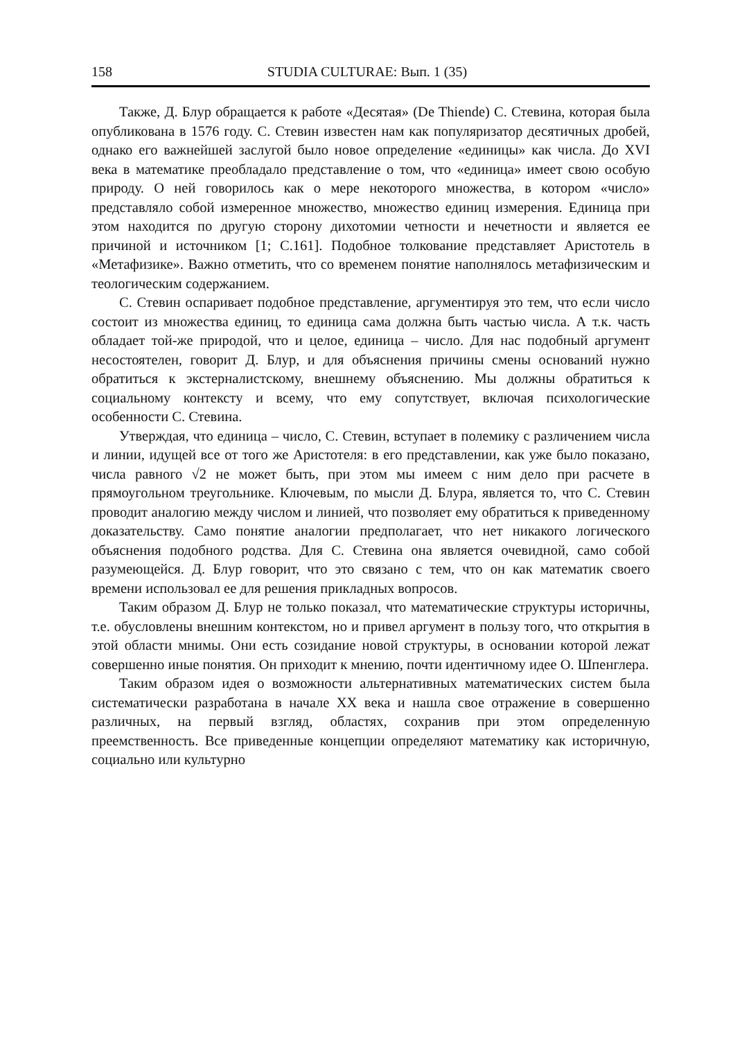158 STUDIA CULTURAE: Вып. 1 (35)
Также, Д. Блур обращается к работе «Десятая» (De Thiende) С. Стевина, которая была опубликована в 1576 году. С. Стевин известен нам как популяризатор десятичных дробей, однако его важнейшей заслугой было новое определение «единицы» как числа. До XVI века в математике преобладало представление о том, что «единица» имеет свою особую природу. О ней говорилось как о мере некоторого множества, в котором «число» представляло собой измеренное множество, множество единиц измерения. Единица при этом находится по другую сторону дихотомии четности и нечетности и является ее причиной и источником [1; С.161]. Подобное толкование представляет Аристотель в «Метафизике». Важно отметить, что со временем понятие наполнялось метафизическим и теологическим содержанием.
С. Стевин оспаривает подобное представление, аргументируя это тем, что если число состоит из множества единиц, то единица сама должна быть частью числа. А т.к. часть обладает той-же природой, что и целое, единица – число. Для нас подобный аргумент несостоятелен, говорит Д. Блур, и для объяснения причины смены оснований нужно обратиться к экстерналистскому, внешнему объяснению. Мы должны обратиться к социальному контексту и всему, что ему сопутствует, включая психологические особенности С. Стевина.
Утверждая, что единица – число, С. Стевин, вступает в полемику с различением числа и линии, идущей все от того же Аристотеля: в его представлении, как уже было показано, числа равного √2 не может быть, при этом мы имеем с ним дело при расчете в прямоугольном треугольнике. Ключевым, по мысли Д. Блура, является то, что С. Стевин проводит аналогию между числом и линией, что позволяет ему обратиться к приведенному доказательству. Само понятие аналогии предполагает, что нет никакого логического объяснения подобного родства. Для С. Стевина она является очевидной, само собой разумеющейся. Д. Блур говорит, что это связано с тем, что он как математик своего времени использовал ее для решения прикладных вопросов.
Таким образом Д. Блур не только показал, что математические структуры историчны, т.е. обусловлены внешним контекстом, но и привел аргумент в пользу того, что открытия в этой области мнимы. Они есть созидание новой структуры, в основании которой лежат совершенно иные понятия. Он приходит к мнению, почти идентичному идее О. Шпенглера.
Таким образом идея о возможности альтернативных математических систем была систематически разработана в начале XX века и нашла свое отражение в совершенно различных, на первый взгляд, областях, сохранив при этом определенную преемственность. Все приведенные концепции определяют математику как историчную, социально или культурно